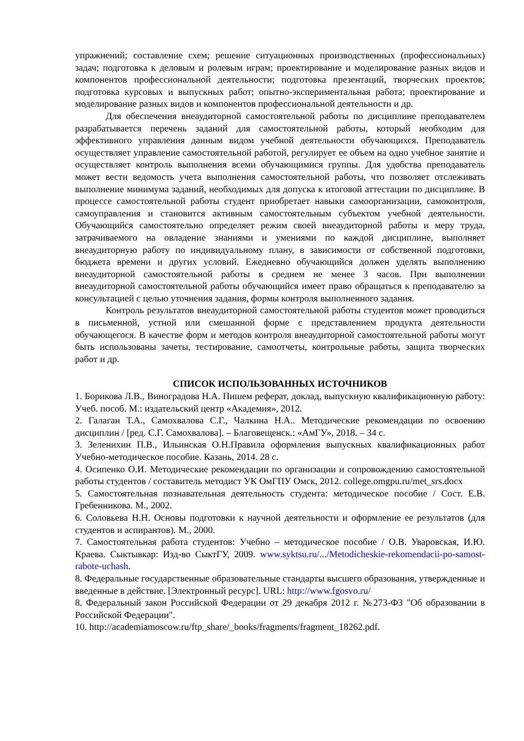упражнений; составление схем; решение ситуационных производственных (профессиональных) задач; подготовка к деловым и ролевым играм; проектирование и моделирование разных видов и компонентов профессиональной деятельности; подготовка презентаций, творческих проектов; подготовка курсовых и выпускных работ; опытно-экспериментальная работа; проектирование и моделирование разных видов и компонентов профессиональной деятельности и др.
Для обеспечения внеаудиторной самостоятельной работы по дисциплине преподавателем разрабатывается перечень заданий для самостоятельной работы, который необходим для эффективного управления данным видом учебной деятельности обучающихся. Преподаватель осуществляет управление самостоятельной работой, регулирует ее объем на одно учебное занятие и осуществляет контроль выполнения всеми обучающимися группы. Для удобства преподаватель может вести ведомость учета выполнения самостоятельной работы, что позволяет отслеживать выполнение минимума заданий, необходимых для допуска к итоговой аттестации по дисциплине. В процессе самостоятельной работы студент приобретает навыки самоорганизации, самоконтроля, самоуправления и становится активным самостоятельным субъектом учебной деятельности. Обучающийся самостоятельно определяет режим своей внеаудиторной работы и меру труда, затрачиваемого на овладение знаниями и умениями по каждой дисциплине, выполняет внеаудиторную работу по индивидуальному плану, в зависимости от собственной подготовки, бюджета времени и других условий. Ежедневно обучающийся должен уделять выполнению внеаудиторной самостоятельной работы в среднем не менее 3 часов. При выполнении внеаудиторной самостоятельной работы обучающийся имеет право обращаться к преподавателю за консультацией с целью уточнения задания, формы контроля выполненного задания.
Контроль результатов внеаудиторной самостоятельной работы студентов может проводиться в письменной, устной или смешанной форме с представлением продукта деятельности обучающегося. В качестве форм и методов контроля внеаудиторной самостоятельной работы могут быть использованы зачеты, тестирование, самоотчеты, контрольные работы, защита творческих работ и др.
СПИСОК ИСПОЛЬЗОВАННЫХ ИСТОЧНИКОВ
1. Борикова Л.В., Виноградова Н.А. Пишем реферат, доклад, выпускную квалификационную работу: Учеб. пособ. М.: издательский центр «Академия», 2012.
2. Галаган Т.А., Самохвалова С.Г., Чалкина Н.А.. Методические рекомендации по освоению дисциплин / [ред. С.Г. Самохвалова]. – Благовещенск.: «АмГУ», 2018. – 34 с.
3. Зеленихин П.В., Ильинская О.Н.Правила оформления выпускных квалификационных работ Учебно-методическое пособие. Казань, 2014. 28 с.
4. Осипенко О.И. Методические рекомендации по организации и сопровождению самостоятельной работы студентов / составитель методист УК ОмГПУ Омск, 2012. college.omgpu.ru/met_srs.docx
5. Самостоятельная познавательная деятельность студента: методическое пособие / Сост. Е.В. Гребенникова. М., 2002.
6. Соловьева Н.Н. Основы подготовки к научной деятельности и оформление ее результатов (для студентов и аспирантов). М., 2000.
7. Самостоятельная работа студентов: Учебно – методическое пособие / О.В. Уваровская, И.Ю. Краева. Сыктывкар: Изд-во СыктГУ, 2009. www.syktsu.ru/.../Metodicheskie-rekomendacii-po-samost-rabote-uchash.
8. Федеральные государственные образовательные стандарты высшего образования, утвержденные и введенные в действие. [Электронный ресурс]. URL: http://www.fgosvo.ru/
8. Федеральный закон Российской Федерации от 29 декабря 2012 г. №273-ФЗ "Об образовании в Российской Федерации".
10. http://academiamoscow.ru/ftp_share/_books/fragments/fragment_18262.pdf.